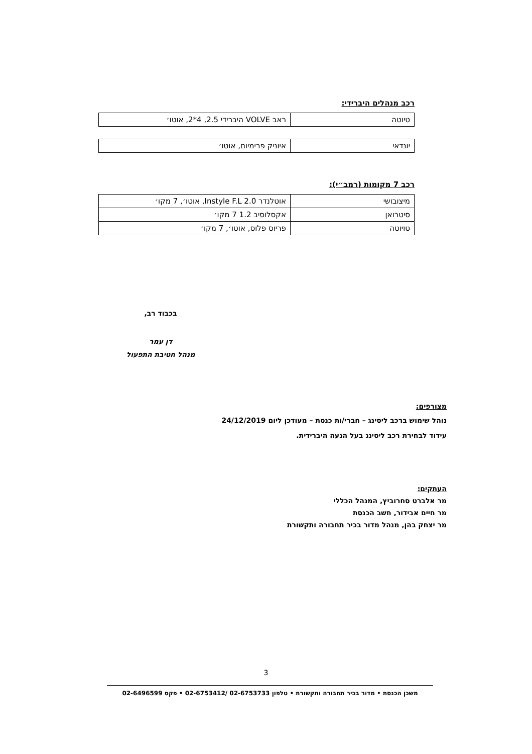רכב מנהלים היברידי:
| טיוטה | ראב VOLVE היברידי 2.5, 4*2, אוטו׳ |
| יונדאי | איוניק פרימיום, אוטו׳ |
רכב 7 מקומות (רמב״י):
| מיצובושי | אוטלנדר 2.0 Instyle F.L, אוטו׳, 7 מקו׳ |
| סיטרואן | אקסלוסיב 1.2 7 מקו׳ |
| טויוטה | פריוס פלוס, אוטו׳, 7 מקו׳ |
בכבוד רב,
דן עמר
מנהל חטיבת התפעול
מצורפים:
נוהל שימוש ברכב ליסינג – חברי/ות כנסת – מעודכן ליום 24/12/2019
עידוד לבחירת רכב ליסינג בעל הנעה היברידית.
העתקים:
מר אלברט סחרוביץ, המנהל הכללי
מר חיים אבידור, חשב הכנסת
מר יצחק בהן, מנהל מדור בכיר תחבורה ותקשורת
3
משכן הכנסת • מדור בכיר תחבורה ותקשורת • טלפון 02-6753733 /02-6753412 • פקס 02-6496599